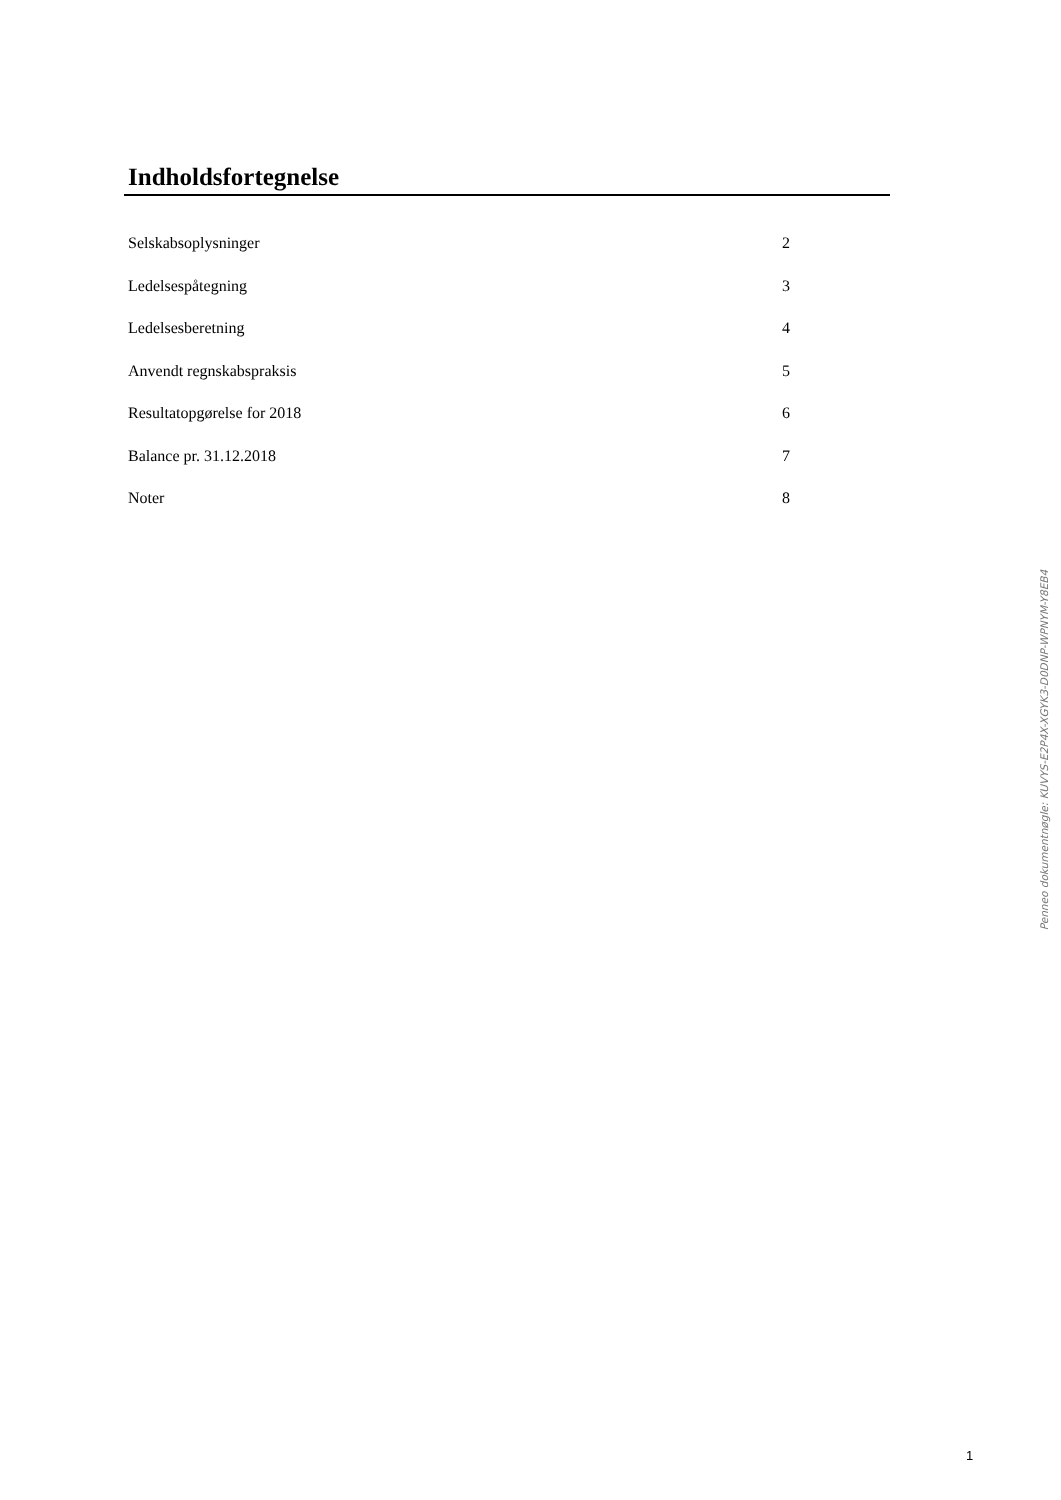Indholdsfortegnelse
Selskabsoplysninger 2
Ledelsespåtegning 3
Ledelsesberetning 4
Anvendt regnskabspraksis 5
Resultatopgørelse for 2018 6
Balance pr. 31.12.2018 7
Noter 8
Penneo dokumentnøgle: KUVYS-E2P4X-XGYK3-D0DNP-WPNYM-Y8EB4
1